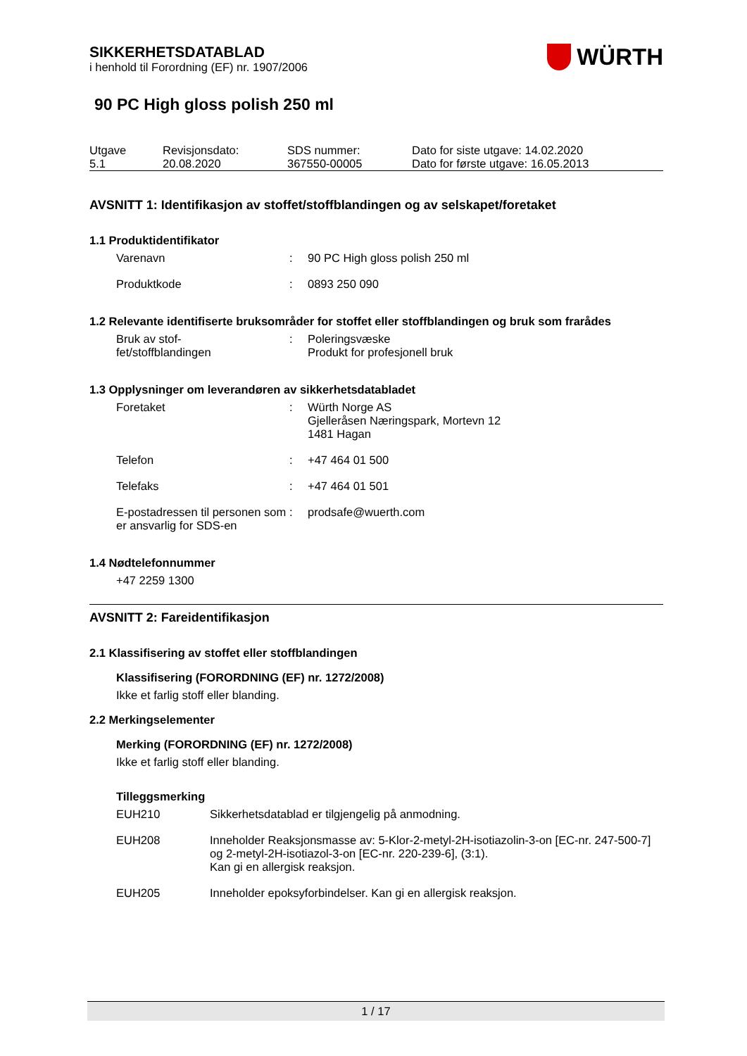WÜRTH
SIKKERHETSDATABLAD
i henhold til Forordning (EF) nr. 1907/2006
90 PC High gloss polish 250 ml
| Utgave 5.1 | Revisjonsdato: 20.08.2020 | SDS nummer: 367550-00005 | Dato for siste utgave: 14.02.2020 Dato for første utgave: 16.05.2013 |
AVSNITT 1: Identifikasjon av stoffet/stoffblandingen og av selskapet/foretaket
1.1 Produktidentifikator
| Varenavn | : | 90 PC High gloss polish 250 ml |
| Produktkode | : | 0893 250 090 |
1.2 Relevante identifiserte bruksområder for stoffet eller stoffblandingen og bruk som frarådes
| Bruk av stof- fet/stoffblandingen | : | Poleringsvæske Produkt for profesjonell bruk |
1.3 Opplysninger om leverandøren av sikkerhetsdatabladet
| Foretaket | : | Würth Norge AS Gjelleråsen Næringspark, Mortevn 12 1481 Hagan |
| Telefon | : | +47 464 01 500 |
| Telefaks | : | +47 464 01 501 |
| E-postadressen til personen som er ansvarlig for SDS-en | : | prodsafe@wuerth.com |
1.4 Nødtelefonnummer
+47 2259 1300
AVSNITT 2: Fareidentifikasjon
2.1 Klassifisering av stoffet eller stoffblandingen
Klassifisering (FORORDNING (EF) nr. 1272/2008)
Ikke et farlig stoff eller blanding.
2.2 Merkingselementer
Merking (FORORDNING (EF) nr. 1272/2008)
Ikke et farlig stoff eller blanding.
Tilleggsmerking
| EUH210 | Sikkerhetsdatablad er tilgjengelig på anmodning. |
| EUH208 | Inneholder Reaksjonsmasse av: 5-Klor-2-metyl-2H-isotiazolin-3-on [EC-nr. 247-500-7] og 2-metyl-2H-isotiazol-3-on [EC-nr. 220-239-6], (3:1). Kan gi en allergisk reaksjon. |
| EUH205 | Inneholder epoksyforbindelser. Kan gi en allergisk reaksjon. |
1 / 17